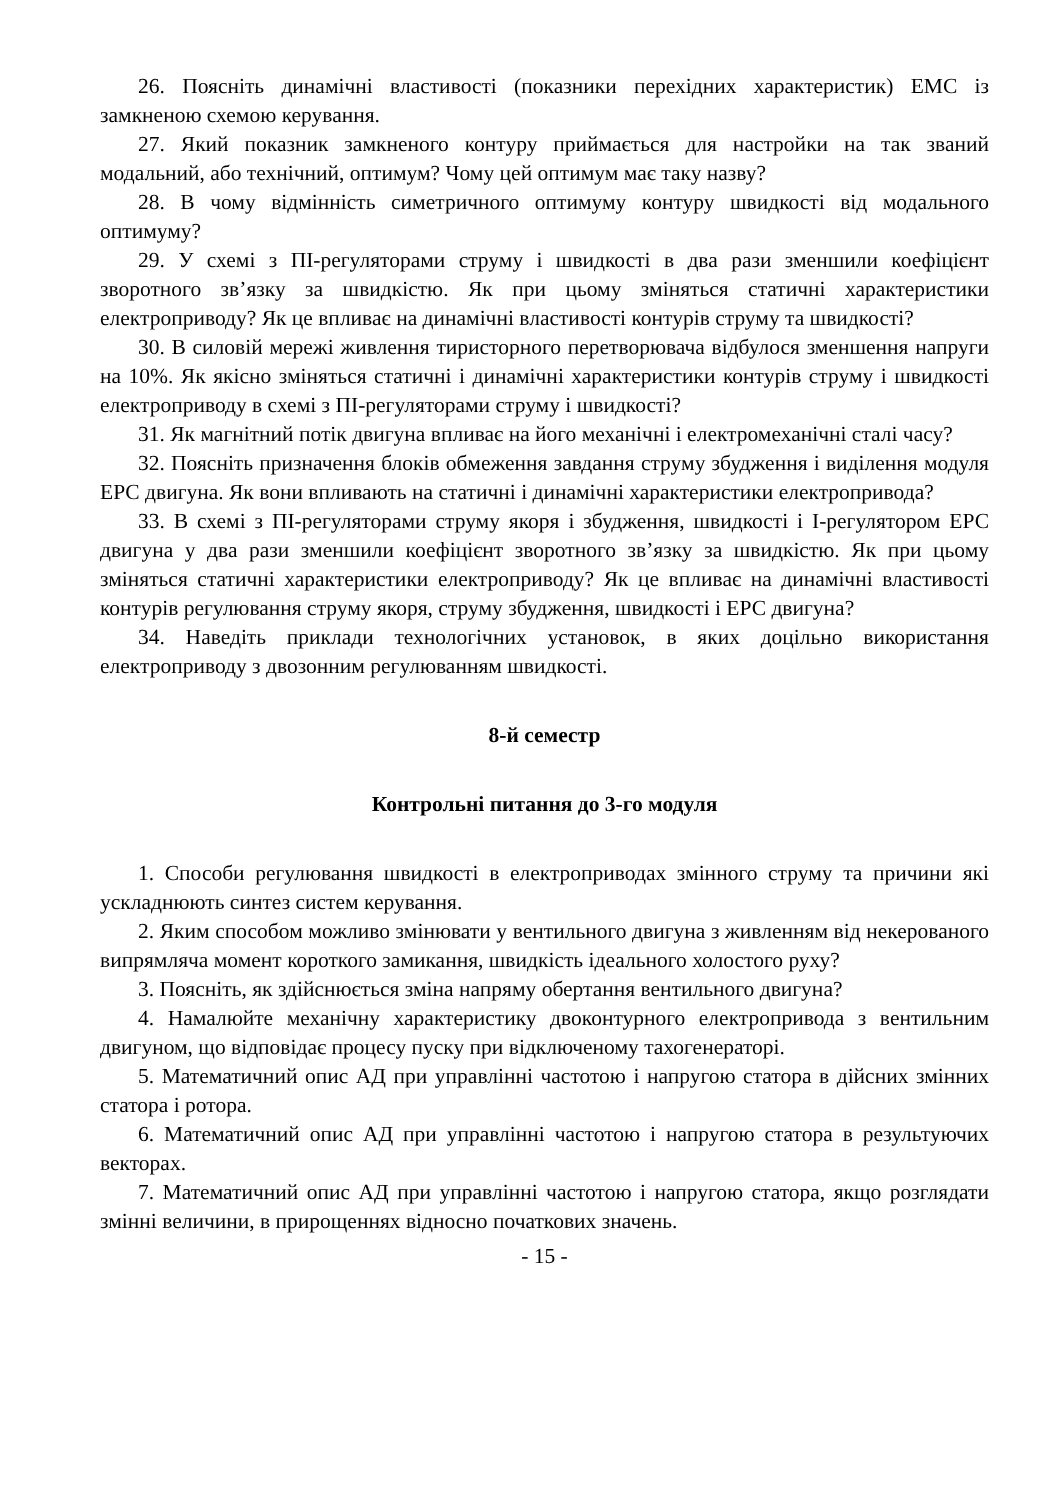26. Поясніть динамічні властивості (показники перехідних характеристик) ЕМС із замкненою схемою керування.
27. Який показник замкненого контуру приймається для настройки на так званий модальний, або технічний, оптимум? Чому цей оптимум має таку назву?
28. В чому відмінність симетричного оптимуму контуру швидкості від модального оптимуму?
29. У схемі з ПІ-регуляторами струму і швидкості в два рази зменшили коефіцієнт зворотного зв’язку за швидкістю. Як при цьому зміняться статичні характеристики електроприводу? Як це впливає на динамічні властивості контурів струму та швидкості?
30. В силовій мережі живлення тиристорного перетворювача відбулося зменшення напруги на 10%. Як якісно зміняться статичні і динамічні характеристики контурів струму і швидкості електроприводу в схемі з ПІ-регуляторами струму і швидкості?
31. Як магнітний потік двигуна впливає на його механічні і електромеханічні сталі часу?
32. Поясніть призначення блоків обмеження завдання струму збудження і виділення модуля ЕРС двигуна. Як вони впливають на статичні і динамічні характеристики електропривода?
33. В схемі з ПІ-регуляторами струму якоря і збудження, швидкості і І-регулятором ЕРС двигуна у два рази зменшили коефіцієнт зворотного зв’язку за швидкістю. Як при цьому зміняться статичні характеристики електроприводу? Як це впливає на динамічні властивості контурів регулювання струму якоря, струму збудження, швидкості і ЕРС двигуна?
34. Наведіть приклади технологічних установок, в яких доцільно використання електроприводу з двозонним регулюванням швидкості.
8-й семестр
Контрольні питання до 3-го модуля
1. Способи регулювання швидкості в електроприводах змінного струму та причини які ускладнюють синтез систем керування.
2. Яким способом можливо змінювати у вентильного двигуна з живленням від некерованого випрямляча момент короткого замикання, швидкість ідеального холостого руху?
3. Поясніть, як здійснюється зміна напряму обертання вентильного двигуна?
4. Намалюйте механічну характеристику двоконтурного електропривода з вентильним двигуном, що відповідає процесу пуску при відключеному тахогенераторі.
5. Математичний опис АД при управлінні частотою і напругою статора в дійсних змінних статора і ротора.
6. Математичний опис АД при управлінні частотою і напругою статора в результуючих векторах.
7. Математичний опис АД при управлінні частотою і напругою статора, якщо розглядати змінні величини, в прирощеннях відносно початкових значень.
- 15 -